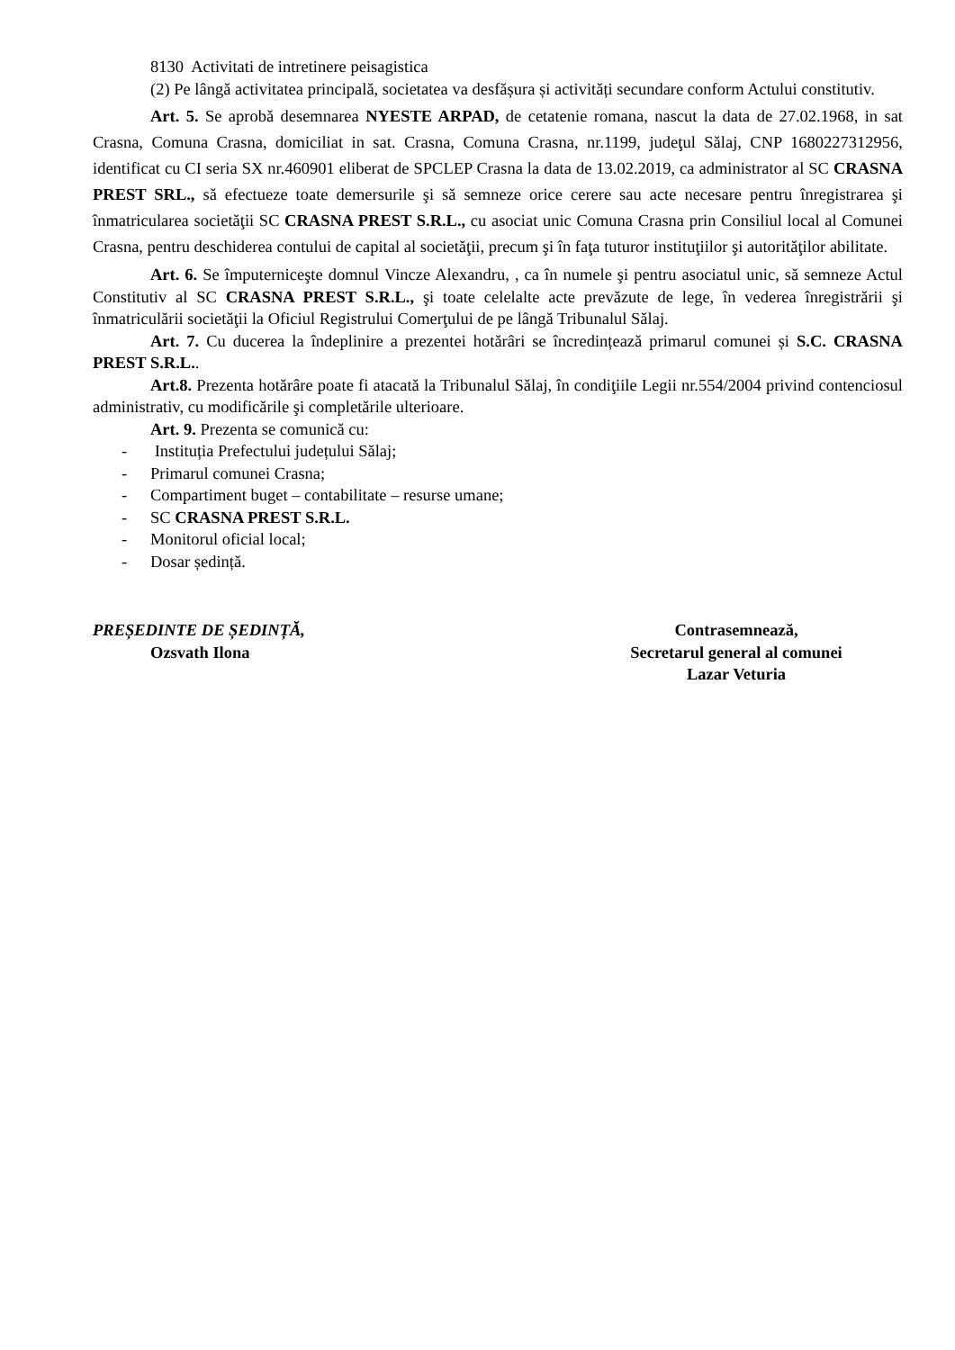8130 Activitati de intretinere peisagistica
(2) Pe lângă activitatea principală, societatea va desfășura și activități secundare conform Actului constitutiv.
Art. 5. Se aprobă desemnarea NYESTE ARPAD, de cetatenie romana, nascut la data de 27.02.1968, in sat Crasna, Comuna Crasna, domiciliat in sat. Crasna, Comuna Crasna, nr.1199, judeţul Sălaj, CNP 1680227312956, identificat cu CI seria SX nr.460901 eliberat de SPCLEP Crasna la data de 13.02.2019, ca administrator al SC CRASNA PREST SRL., să efectueze toate demersurile şi să semneze orice cerere sau acte necesare pentru înregistrarea şi înmatricularea societăţii SC CRASNA PREST S.R.L., cu asociat unic Comuna Crasna prin Consiliul local al Comunei Crasna, pentru deschiderea contului de capital al societăţii, precum şi în faţa tuturor instituţiilor şi autorităţilor abilitate.
Art. 6. Se împuterniceşte domnul Vincze Alexandru, , ca în numele şi pentru asociatul unic, să semneze Actul Constitutiv al SC CRASNA PREST S.R.L., şi toate celelalte acte prevăzute de lege, în vederea înregistrării şi înmatriculării societăţii la Oficiul Registrului Comerţului de pe lângă Tribunalul Sălaj.
Art. 7. Cu ducerea la îndeplinire a prezentei hotărâri se încredințează primarul comunei și S.C. CRASNA PREST S.R.L..
Art.8. Prezenta hotărâre poate fi atacată la Tribunalul Sălaj, în condiţiile Legii nr.554/2004 privind contenciosul administrativ, cu modificările şi completările ulterioare.
Art. 9. Prezenta se comunică cu:
- Instituția Prefectului județului Sălaj;
- Primarul comunei Crasna;
- Compartiment buget – contabilitate – resurse umane;
- SC CRASNA PREST S.R.L.
- Monitorul oficial local;
- Dosar ședință.
PREȘEDINTE DE ȘEDINȚĂ,
Ozsvath Ilona
Contrasemnează,
Secretarul general al comunei
Lazar Veturia